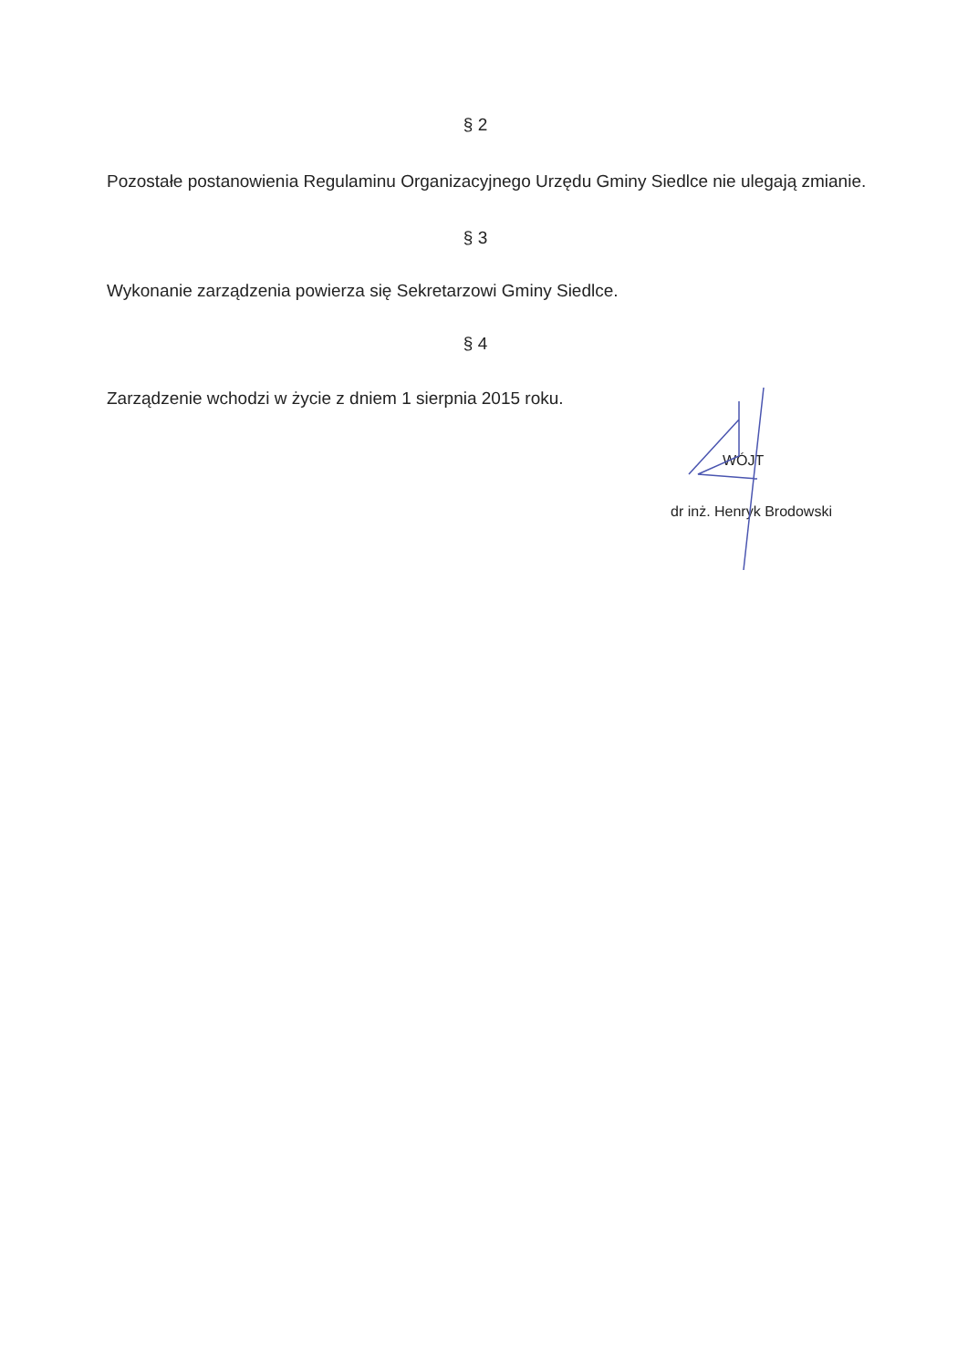§ 2
Pozostałe postanowienia Regulaminu Organizacyjnego Urzędu Gminy Siedlce nie ulegają zmianie.
§ 3
Wykonanie zarządzenia powierza się Sekretarzowi Gminy Siedlce.
§ 4
Zarządzenie wchodzi w życie z dniem 1 sierpnia 2015 roku.
WÓJT
dr inż. Henryk Brodowski